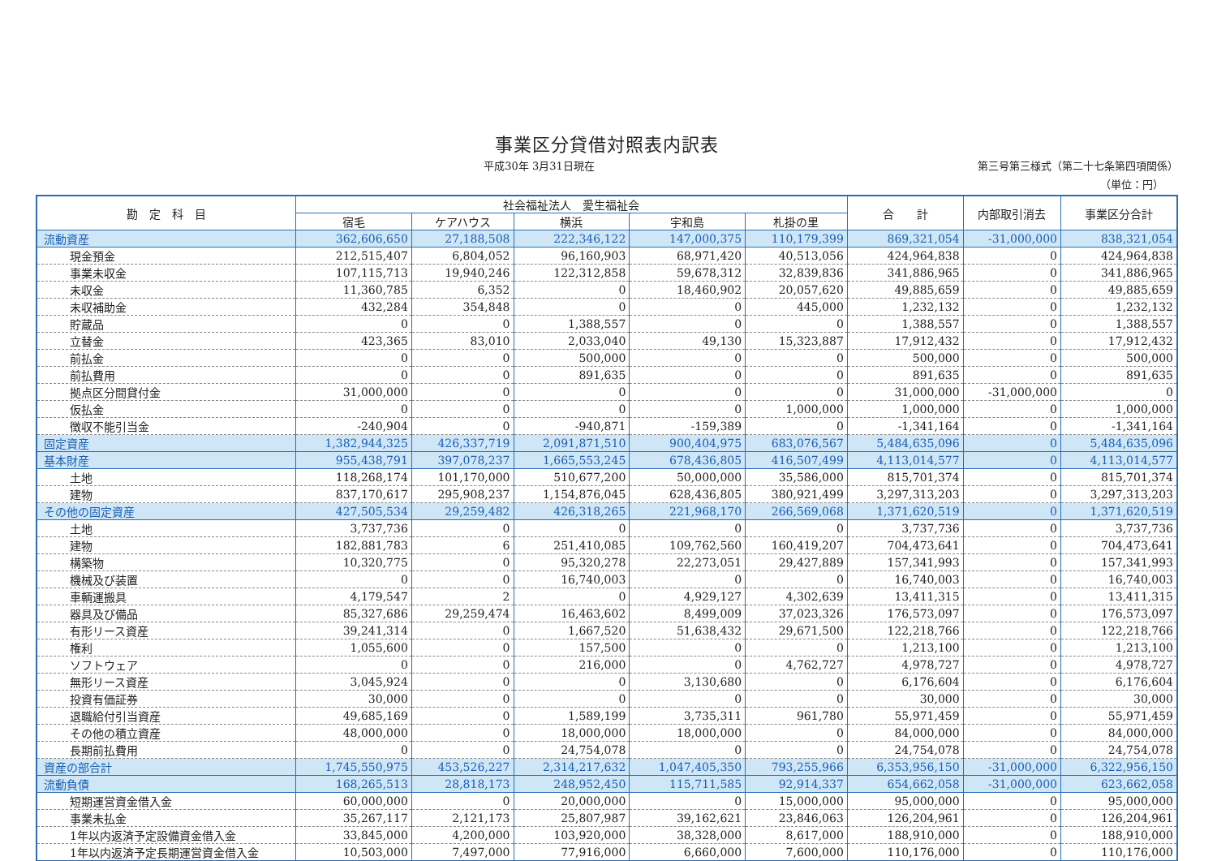事業区分貸借対照表内訳表
平成30年 3月31日現在 第三号第三様式（第二十七条第四項関係）
（単位：円）
| 勘 定 科 目 | 社会福祉法人 愛生福祉会 | | | | | 合 計 | 内部取引消去 | 事業区分合計 |
| --- | --- | --- | --- | --- | --- | --- | --- | --- |
| | 宿毛 | ケアハウス | 横浜 | 宇和島 | 札掛の里 | | | |
| 流動資産 | 362,606,650 | 27,188,508 | 222,346,122 | 147,000,375 | 110,179,399 | 869,321,054 | -31,000,000 | 838,321,054 |
| 現金預金 | 212,515,407 | 6,804,052 | 96,160,903 | 68,971,420 | 40,513,056 | 424,964,838 | 0 | 424,964,838 |
| 事業未収金 | 107,115,713 | 19,940,246 | 122,312,858 | 59,678,312 | 32,839,836 | 341,886,965 | 0 | 341,886,965 |
| 未収金 | 11,360,785 | 6,352 | 0 | 18,460,902 | 20,057,620 | 49,885,659 | 0 | 49,885,659 |
| 未収補助金 | 432,284 | 354,848 | 0 | 0 | 445,000 | 1,232,132 | 0 | 1,232,132 |
| 貯蔵品 | 0 | 0 | 1,388,557 | 0 | 0 | 1,388,557 | 0 | 1,388,557 |
| 立替金 | 423,365 | 83,010 | 2,033,040 | 49,130 | 15,323,887 | 17,912,432 | 0 | 17,912,432 |
| 前払金 | 0 | 0 | 500,000 | 0 | 0 | 500,000 | 0 | 500,000 |
| 前払費用 | 0 | 0 | 891,635 | 0 | 0 | 891,635 | 0 | 891,635 |
| 拠点区分間貸付金 | 31,000,000 | 0 | 0 | 0 | 0 | 31,000,000 | -31,000,000 | 0 |
| 仮払金 | 0 | 0 | 0 | 0 | 1,000,000 | 1,000,000 | 0 | 1,000,000 |
| 徴収不能引当金 | -240,904 | 0 | -940,871 | -159,389 | 0 | -1,341,164 | 0 | -1,341,164 |
| 固定資産 | 1,382,944,325 | 426,337,719 | 2,091,871,510 | 900,404,975 | 683,076,567 | 5,484,635,096 | 0 | 5,484,635,096 |
| 基本財産 | 955,438,791 | 397,078,237 | 1,665,553,245 | 678,436,805 | 416,507,499 | 4,113,014,577 | 0 | 4,113,014,577 |
| 土地 | 118,268,174 | 101,170,000 | 510,677,200 | 50,000,000 | 35,586,000 | 815,701,374 | 0 | 815,701,374 |
| 建物 | 837,170,617 | 295,908,237 | 1,154,876,045 | 628,436,805 | 380,921,499 | 3,297,313,203 | 0 | 3,297,313,203 |
| その他の固定資産 | 427,505,534 | 29,259,482 | 426,318,265 | 221,968,170 | 266,569,068 | 1,371,620,519 | 0 | 1,371,620,519 |
| 土地 | 3,737,736 | 0 | 0 | 0 | 0 | 3,737,736 | 0 | 3,737,736 |
| 建物 | 182,881,783 | 6 | 251,410,085 | 109,762,560 | 160,419,207 | 704,473,641 | 0 | 704,473,641 |
| 構築物 | 10,320,775 | 0 | 95,320,278 | 22,273,051 | 29,427,889 | 157,341,993 | 0 | 157,341,993 |
| 機械及び装置 | 0 | 0 | 16,740,003 | 0 | 0 | 16,740,003 | 0 | 16,740,003 |
| 車輌運搬具 | 4,179,547 | 2 | 0 | 4,929,127 | 4,302,639 | 13,411,315 | 0 | 13,411,315 |
| 器具及び備品 | 85,327,686 | 29,259,474 | 16,463,602 | 8,499,009 | 37,023,326 | 176,573,097 | 0 | 176,573,097 |
| 有形リース資産 | 39,241,314 | 0 | 1,667,520 | 51,638,432 | 29,671,500 | 122,218,766 | 0 | 122,218,766 |
| 権利 | 1,055,600 | 0 | 157,500 | 0 | 0 | 1,213,100 | 0 | 1,213,100 |
| ソフトウェア | 0 | 0 | 216,000 | 0 | 4,762,727 | 4,978,727 | 0 | 4,978,727 |
| 無形リース資産 | 3,045,924 | 0 | 0 | 3,130,680 | 0 | 6,176,604 | 0 | 6,176,604 |
| 投資有価証券 | 30,000 | 0 | 0 | 0 | 0 | 30,000 | 0 | 30,000 |
| 退職給付引当資産 | 49,685,169 | 0 | 1,589,199 | 3,735,311 | 961,780 | 55,971,459 | 0 | 55,971,459 |
| その他の積立資産 | 48,000,000 | 0 | 18,000,000 | 18,000,000 | 0 | 84,000,000 | 0 | 84,000,000 |
| 長期前払費用 | 0 | 0 | 24,754,078 | 0 | 0 | 24,754,078 | 0 | 24,754,078 |
| 資産の部合計 | 1,745,550,975 | 453,526,227 | 2,314,217,632 | 1,047,405,350 | 793,255,966 | 6,353,956,150 | -31,000,000 | 6,322,956,150 |
| 流動負債 | 168,265,513 | 28,818,173 | 248,952,450 | 115,711,585 | 92,914,337 | 654,662,058 | -31,000,000 | 623,662,058 |
| 短期運営資金借入金 | 60,000,000 | 0 | 20,000,000 | 0 | 15,000,000 | 95,000,000 | 0 | 95,000,000 |
| 事業未払金 | 35,267,117 | 2,121,173 | 25,807,987 | 39,162,621 | 23,846,063 | 126,204,961 | 0 | 126,204,961 |
| 1年以内返済予定設備資金借入金 | 33,845,000 | 4,200,000 | 103,920,000 | 38,328,000 | 8,617,000 | 188,910,000 | 0 | 188,910,000 |
| 1年以内返済予定長期運営資金借入金 | 10,503,000 | 7,497,000 | 77,916,000 | 6,660,000 | 7,600,000 | 110,176,000 | 0 | 110,176,000 |